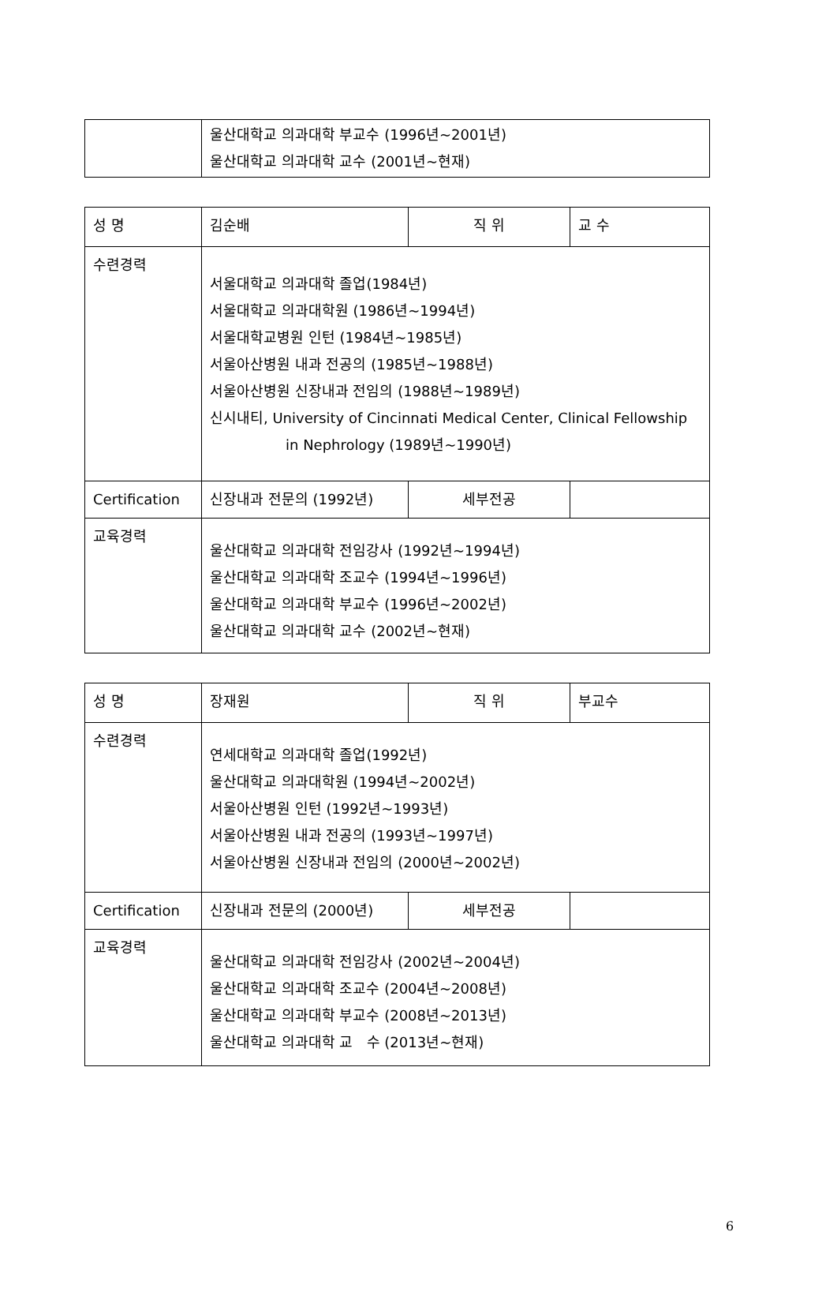| | 울산대학교 의과대학 부교수 (1996년~2001년) 울산대학교 의과대학 교수 (2001년~현재) |
| 성 명 | 김순배 | 직 위 | 교 수 |
| 수련경력 | 서울대학교 의과대학 졸업(1984년) 서울대학교 의과대학원 (1986년~1994년) 서울대학교병원 인턴 (1984년~1985년) 서울아산병원 내과 전공의 (1985년~1988년) 서울아산병원 신장내과 전임의 (1988년~1989년) 신시내티, University of Cincinnati Medical Center, Clinical Fellowship in Nephrology (1989년~1990년) | | |
| Certification | 신장내과 전문의 (1992년) | 세부전공 | |
| 교육경력 | 울산대학교 의과대학 전임강사 (1992년~1994년) 울산대학교 의과대학 조교수 (1994년~1996년) 울산대학교 의과대학 부교수 (1996년~2002년) 울산대학교 의과대학 교수 (2002년~현재) | | |
| 성 명 | 장재원 | 직 위 | 부교수 |
| 수련경력 | 연세대학교 의과대학 졸업(1992년) 울산대학교 의과대학원 (1994년~2002년) 서울아산병원 인턴 (1992년~1993년) 서울아산병원 내과 전공의 (1993년~1997년) 서울아산병원 신장내과 전임의 (2000년~2002년) | | |
| Certification | 신장내과 전문의 (2000년) | 세부전공 | |
| 교육경력 | 울산대학교 의과대학 전임강사 (2002년~2004년) 울산대학교 의과대학 조교수 (2004년~2008년) 울산대학교 의과대학 부교수 (2008년~2013년) 울산대학교 의과대학 교 수 (2013년~현재) | | |
6